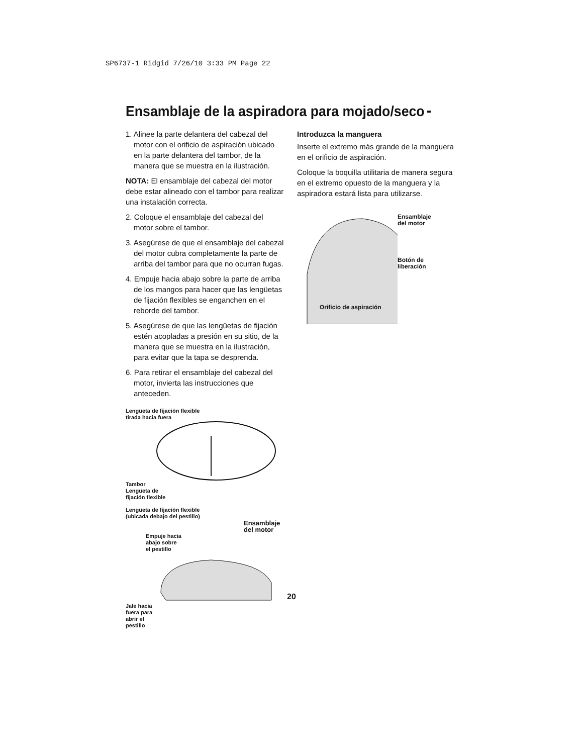SP6737-1 Ridgid 7/26/10 3:33 PM Page 22
Ensamblaje de la aspiradora para mojado/seco
1. Alinee la parte delantera del cabezal del motor con el orificio de aspiración ubicado en la parte delantera del tambor, de la manera que se muestra en la ilustración.
NOTA: El ensamblaje del cabezal del motor debe estar alineado con el tambor para realizar una instalación correcta.
2. Coloque el ensamblaje del cabezal del motor sobre el tambor.
3. Asegúrese de que el ensamblaje del cabezal del motor cubra completamente la parte de arriba del tambor para que no ocurran fugas.
4. Empuje hacia abajo sobre la parte de arriba de los mangos para hacer que las lengüetas de fijación flexibles se enganchen en el reborde del tambor.
5. Asegúrese de que las lengüetas de fijación estén acopladas a presión en su sitio, de la manera que se muestra en la ilustración, para evitar que la tapa se desprenda.
6. Para retirar el ensamblaje del cabezal del motor, invierta las instrucciones que anteceden.
Lengüeta de fijación flexible
tirada hacia fuera
Tambor
Lengüeta de
fijación flexible
Lengüeta de fijación flexible
(ubicada debajo del pestillo)
Ensamblaje
del motor
Empuje hacia
abajo sobre
el pestillo
Jale hacia
fuera para
abrir el
pestillo
Introduzca la manguera
Inserte el extremo más grande de la manguera en el orificio de aspiración.
Coloque la boquilla utilitaria de manera segura en el extremo opuesto de la manguera y la aspiradora estará lista para utilizarse.
Ensamblaje
del motor
Botón de
liberación
Orificio de aspiración
20